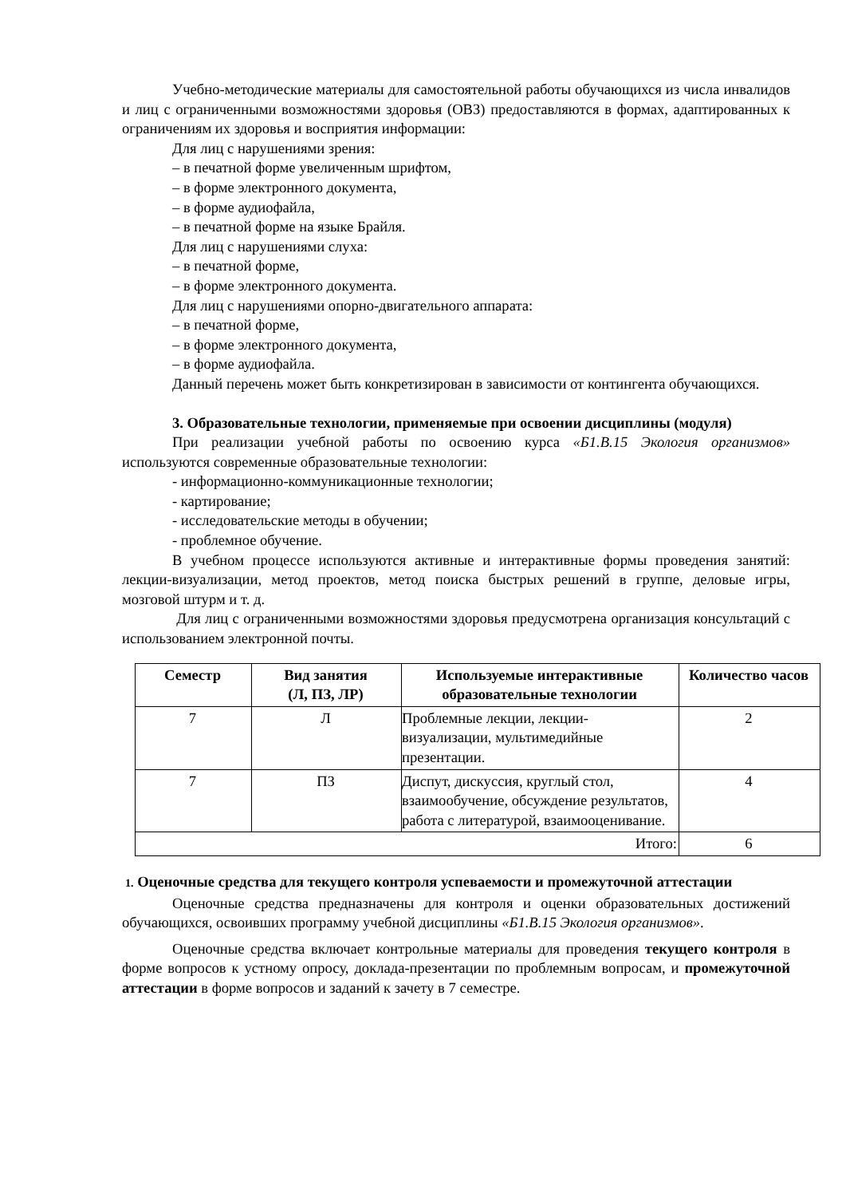Учебно-методические материалы для самостоятельной работы обучающихся из числа инвалидов и лиц с ограниченными возможностями здоровья (ОВЗ) предоставляются в формах, адаптированных к ограничениям их здоровья и восприятия информации:
Для лиц с нарушениями зрения:
– в печатной форме увеличенным шрифтом,
– в форме электронного документа,
– в форме аудиофайла,
– в печатной форме на языке Брайля.
Для лиц с нарушениями слуха:
– в печатной форме,
– в форме электронного документа.
Для лиц с нарушениями опорно-двигательного аппарата:
– в печатной форме,
– в форме электронного документа,
– в форме аудиофайла.
Данный перечень может быть конкретизирован в зависимости от контингента обучающихся.
3. Образовательные технологии, применяемые при освоении дисциплины (модуля)
При реализации учебной работы по освоению курса «Б1.В.15 Экология организмов» используются современные образовательные технологии:
- информационно-коммуникационные технологии;
- картирование;
- исследовательские методы в обучении;
- проблемное обучение.
В учебном процессе используются активные и интерактивные формы проведения занятий: лекции-визуализации, метод проектов, метод поиска быстрых решений в группе, деловые игры, мозговой штурм и т. д.
Для лиц с ограниченными возможностями здоровья предусмотрена организация консультаций с использованием электронной почты.
| Семестр | Вид занятия (Л, ПЗ, ЛР) | Используемые интерактивные образовательные технологии | Количество часов |
| --- | --- | --- | --- |
| 7 | Л | Проблемные лекции, лекции-визуализации, мультимедийные презентации. | 2 |
| 7 | ПЗ | Диспут, дискуссия, круглый стол, взаимообучение, обсуждение результатов, работа с литературой, взаимооценивание. | 4 |
| Итого: | | | 6 |
1. Оценочные средства для текущего контроля успеваемости и промежуточной аттестации
Оценочные средства предназначены для контроля и оценки образовательных достижений обучающихся, освоивших программу учебной дисциплины «Б1.В.15 Экология организмов».
Оценочные средства включает контрольные материалы для проведения текущего контроля в форме вопросов к устному опросу, доклада-презентации по проблемным вопросам, и промежуточной аттестации в форме вопросов и заданий к зачету в 7 семестре.